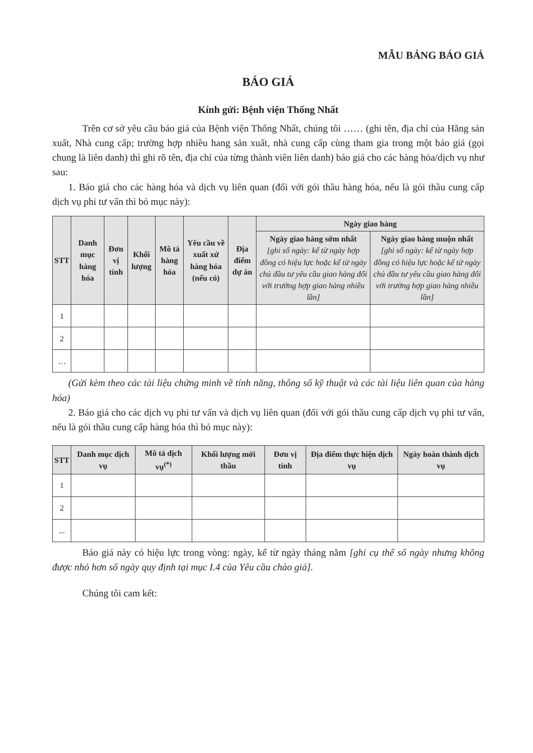MẪU BẢNG BÁO GIÁ
BÁO GIÁ
Kính gửi: Bệnh viện Thống Nhất
Trên cơ sở yêu cầu báo giá của Bệnh viện Thống Nhất, chúng tôi …… (ghi tên, địa chỉ của Hãng sản xuất, Nhà cung cấp; trường hợp nhiều hang sản xuất, nhà cung cấp cùng tham gia trong một báo giá (gọi chung là liên danh) thì ghi rõ tên, địa chỉ của từng thành viên liên danh) báo giá cho các hàng hóa/dịch vụ như sau:
1. Báo giá cho các hàng hóa và dịch vụ liên quan (đối với gói thầu hàng hóa, nếu là gói thầu cung cấp dịch vụ phi tư vấn thì bỏ mục này):
| STT | Danh mục hàng hóa | Đơn vị tính | Khối lượng | Mô tả hàng hóa | Yêu cầu về xuất xứ hàng hóa (nếu có) | Địa điểm dự án | Ngày giao hàng | |
| --- | --- | --- | --- | --- | --- | --- | --- | --- |
| | | | | | | | Ngày giao hàng sớm nhất [ghi số ngày: kể từ ngày hợp đồng có hiệu lực hoặc kể từ ngày chủ đầu tư yêu cầu giao hàng đối với trường hợp giao hàng nhiều lần] | Ngày giao hàng muộn nhất [ghi số ngày: kể từ ngày hợp đồng có hiệu lực hoặc kể từ ngày chủ đầu tư yêu cầu giao hàng đối với trường hợp giao hàng nhiều lần] |
| 1 | | | | | | | | |
| 2 | | | | | | | | |
| … | | | | | | | | |
(Gửi kèm theo các tài liệu chứng minh về tính năng, thông số kỹ thuật và các tài liệu liên quan của hàng hóa)
2. Báo giá cho các dịch vụ phi tư vấn và dịch vụ liên quan (đối với gói thầu cung cấp dịch vụ phi tư vấn, nếu là gói thầu cung cấp hàng hóa thì bỏ mục này):
| STT | Danh mục dịch vụ | Mô tả dịch vụ<sup>(*)</sup> | Khối lượng mời thầu | Đơn vị tính | Địa điểm thực hiện dịch vụ | Ngày hoàn thành dịch vụ |
| --- | --- | --- | --- | --- | --- | --- |
| 1 | | | | | | |
| 2 | | | | | | |
| ... | | | | | | |
Báo giá này có hiệu lực trong vòng: ngày, kể từ ngày tháng năm [ghi cụ thể số ngày nhưng không được nhỏ hơn số ngày quy định tại mục I.4 của Yêu cầu chào giá].
Chúng tôi cam kết: